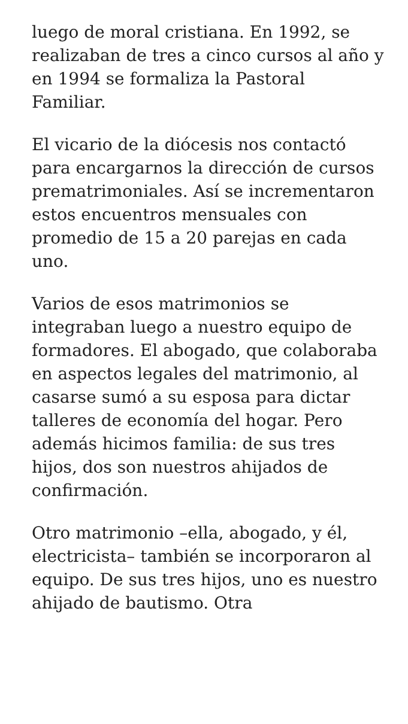luego de moral cristiana. En 1992, se realizaban de tres a cinco cursos al año y en 1994 se formaliza la Pastoral Familiar.
El vicario de la diócesis nos contactó para encargarnos la dirección de cursos prematrimoniales. Así se incrementaron estos encuentros mensuales con promedio de 15 a 20 parejas en cada uno.
Varios de esos matrimonios se integraban luego a nuestro equipo de formadores. El abogado, que colaboraba en aspectos legales del matrimonio, al casarse sumó a su esposa para dictar talleres de economía del hogar. Pero además hicimos familia: de sus tres hijos, dos son nuestros ahijados de confirmación.
Otro matrimonio –ella, abogado, y él, electricista– también se incorporaron al equipo. De sus tres hijos, uno es nuestro ahijado de bautismo. Otra